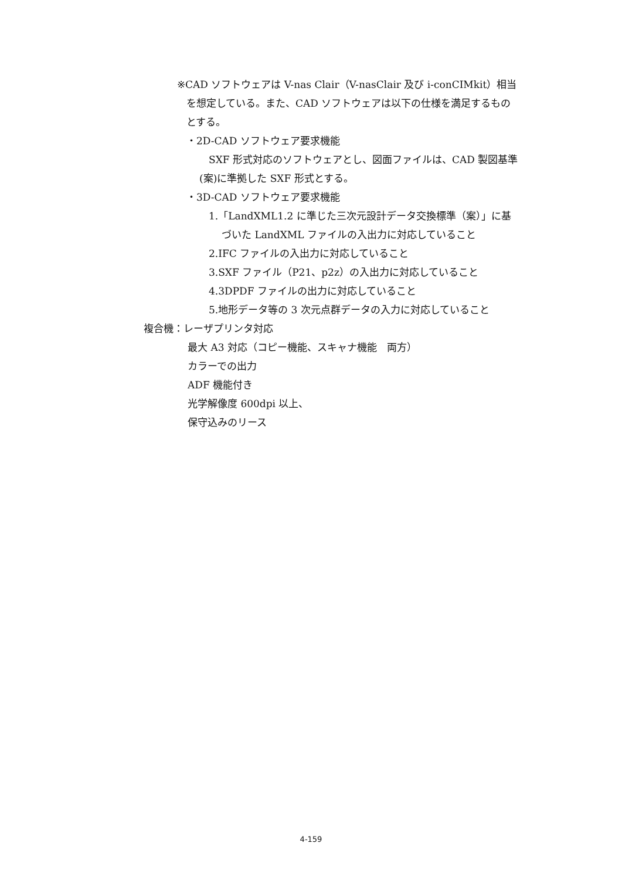※CAD ソフトウェアは V-nas Clair（V-nasClair 及び i-conCIMkit）相当
を想定している。また、CAD ソフトウェアは以下の仕様を満足するもの
とする。
・2D-CAD ソフトウェア要求機能
SXF 形式対応のソフトウェアとし、図面ファイルは、CAD 製図基準
(案)に準拠した SXF 形式とする。
・3D-CAD ソフトウェア要求機能
1.「LandXML1.2 に準じた三次元設計データ交換標準（案）」に基
づいた LandXML ファイルの入出力に対応していること
2.IFC ファイルの入出力に対応していること
3.SXF ファイル（P21、p2z）の入出力に対応していること
4.3DPDF ファイルの出力に対応していること
5.地形データ等の 3 次元点群データの入力に対応していること
複合機：レーザプリンタ対応
最大 A3 対応（コピー機能、スキャナ機能　両方）
カラーでの出力
ADF 機能付き
光学解像度 600dpi 以上、
保守込みのリース
4-159